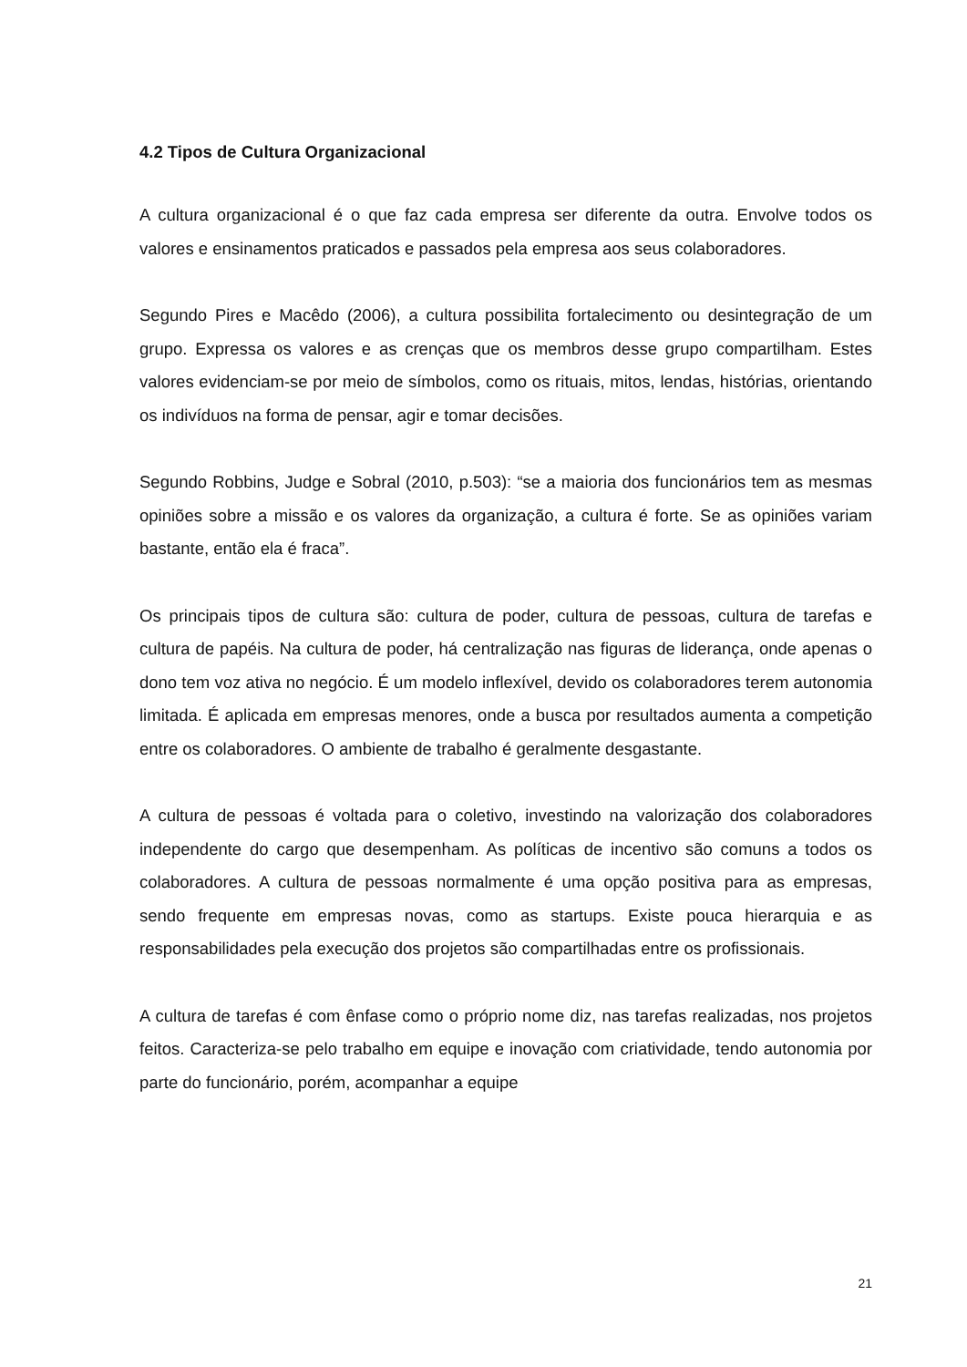4.2 Tipos de Cultura Organizacional
A cultura organizacional é o que faz cada empresa ser diferente da outra. Envolve todos os valores e ensinamentos praticados e passados pela empresa aos seus colaboradores.
Segundo Pires e Macêdo (2006), a cultura possibilita fortalecimento ou desintegração de um grupo. Expressa os valores e as crenças que os membros desse grupo compartilham. Estes valores evidenciam-se por meio de símbolos, como os rituais, mitos, lendas, histórias, orientando os indivíduos na forma de pensar, agir e tomar decisões.
Segundo Robbins, Judge e Sobral (2010, p.503): “se a maioria dos funcionários tem as mesmas opiniões sobre a missão e os valores da organização, a cultura é forte. Se as opiniões variam bastante, então ela é fraca”.
Os principais tipos de cultura são: cultura de poder, cultura de pessoas, cultura de tarefas e cultura de papéis. Na cultura de poder, há centralização nas figuras de liderança, onde apenas o dono tem voz ativa no negócio. É um modelo inflexível, devido os colaboradores terem autonomia limitada. É aplicada em empresas menores, onde a busca por resultados aumenta a competição entre os colaboradores. O ambiente de trabalho é geralmente desgastante.
A cultura de pessoas é voltada para o coletivo, investindo na valorização dos colaboradores independente do cargo que desempenham. As políticas de incentivo são comuns a todos os colaboradores. A cultura de pessoas normalmente é uma opção positiva para as empresas, sendo frequente em empresas novas, como as startups. Existe pouca hierarquia e as responsabilidades pela execução dos projetos são compartilhadas entre os profissionais.
A cultura de tarefas é com ênfase como o próprio nome diz, nas tarefas realizadas, nos projetos feitos. Caracteriza-se pelo trabalho em equipe e inovação com criatividade, tendo autonomia por parte do funcionário, porém, acompanhar a equipe
21